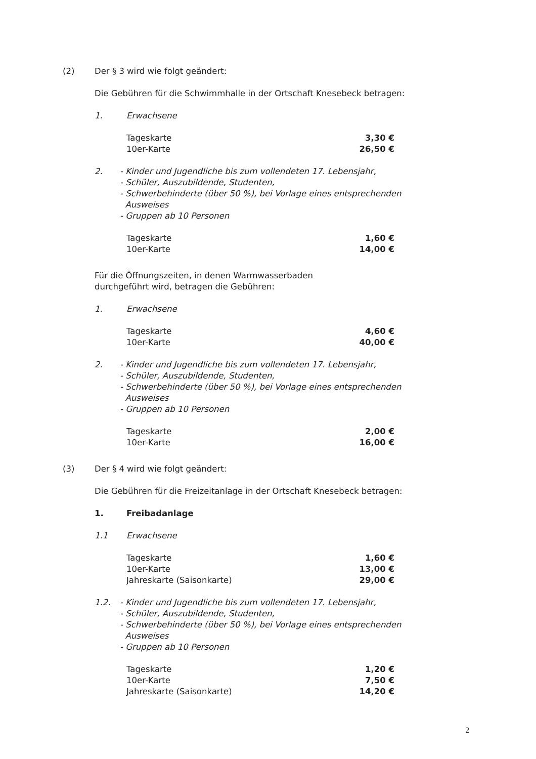(2) Der § 3 wird wie folgt geändert:
Die Gebühren für die Schwimmhalle in der Ortschaft Knesebeck betragen:
1. Erwachsene
| Tageskarte | 3,30 € |
| 10er-Karte | 26,50 € |
2. - Kinder und Jugendliche bis zum vollendeten 17. Lebensjahr,
- Schüler, Auszubildende, Studenten,
- Schwerbehinderte (über 50 %), bei Vorlage eines entsprechenden
Ausweises
- Gruppen ab 10 Personen
| Tageskarte | 1,60 € |
| 10er-Karte | 14,00 € |
Für die Öffnungszeiten, in denen Warmwasserbaden
durchgeführt wird, betragen die Gebühren:
1. Erwachsene
| Tageskarte | 4,60 € |
| 10er-Karte | 40,00 € |
2. - Kinder und Jugendliche bis zum vollendeten 17. Lebensjahr,
- Schüler, Auszubildende, Studenten,
- Schwerbehinderte (über 50 %), bei Vorlage eines entsprechenden
Ausweises
- Gruppen ab 10 Personen
| Tageskarte | 2,00 € |
| 10er-Karte | 16,00 € |
(3) Der § 4 wird wie folgt geändert:
Die Gebühren für die Freizeitanlage in der Ortschaft Knesebeck betragen:
1. Freibadanlage
1.1 Erwachsene
| Tageskarte | 1,60 € |
| 10er-Karte | 13,00 € |
| Jahreskarte (Saisonkarte) | 29,00 € |
1.2. - Kinder und Jugendliche bis zum vollendeten 17. Lebensjahr,
- Schüler, Auszubildende, Studenten,
- Schwerbehinderte (über 50 %), bei Vorlage eines entsprechenden
Ausweises
- Gruppen ab 10 Personen
| Tageskarte | 1,20 € |
| 10er-Karte | 7,50 € |
| Jahreskarte (Saisonkarte) | 14,20 € |
2